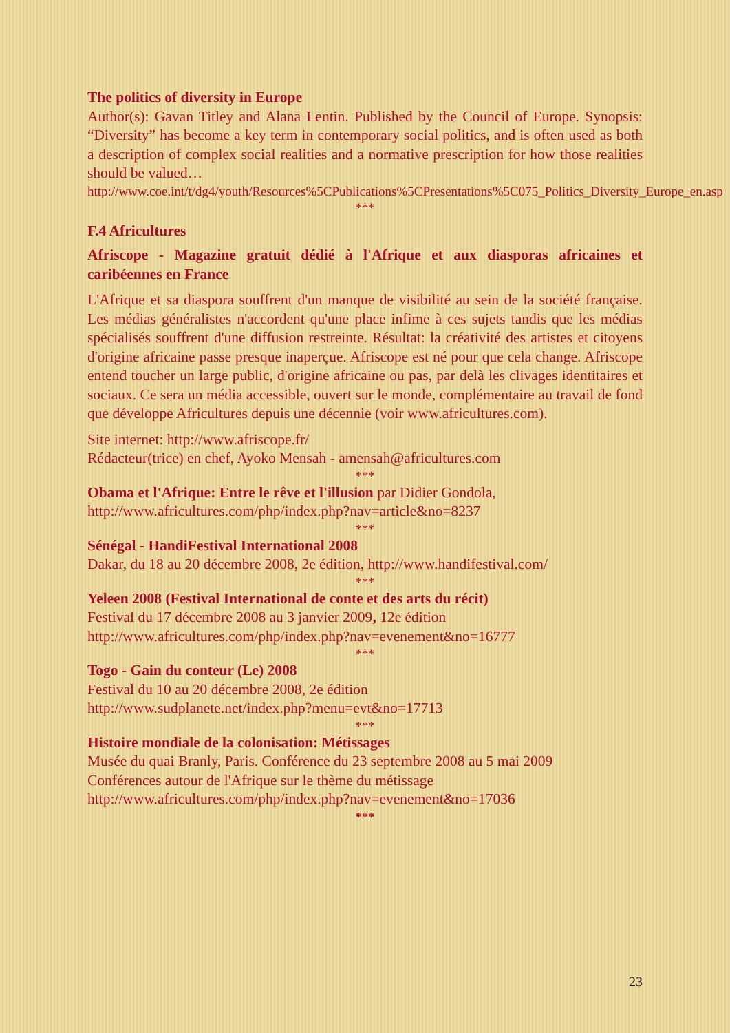The politics of diversity in Europe
Author(s): Gavan Titley and Alana Lentin. Published by the Council of Europe. Synopsis: “Diversity” has become a key term in contemporary social politics, and is often used as both a description of complex social realities and a normative prescription for how those realities should be valued…
http://www.coe.int/t/dg4/youth/Resources%5CPublications%5CPresentations%5C075_Politics_Diversity_Europe_en.asp
***
F.4 Africultures
Afriscope - Magazine gratuit dédié à l'Afrique et aux diasporas africaines et caribéennes en France
L'Afrique et sa diaspora souffrent d'un manque de visibilité au sein de la société française. Les médias généralistes n'accordent qu'une place infime à ces sujets tandis que les médias spécialisés souffrent d'une diffusion restreinte. Résultat: la créativité des artistes et citoyens d'origine africaine passe presque inaperçue. Afriscope est né pour que cela change. Afriscope entend toucher un large public, d'origine africaine ou pas, par delà les clivages identitaires et sociaux. Ce sera un média accessible, ouvert sur le monde, complémentaire au travail de fond que développe Africultures depuis une décennie (voir www.africultures.com).
Site internet: http://www.afriscope.fr/
Rédacteur(trice) en chef, Ayoko Mensah - amensah@africultures.com
***
Obama et l'Afrique: Entre le rêve et l'illusion par Didier Gondola,
http://www.africultures.com/php/index.php?nav=article&no=8237
***
Sénégal - HandiFestival International 2008
Dakar, du 18 au 20 décembre 2008, 2e édition, http://www.handifestival.com/
***
Yeleen 2008 (Festival International de conte et des arts du récit)
Festival du 17 décembre 2008 au 3 janvier 2009, 12e édition
http://www.africultures.com/php/index.php?nav=evenement&no=16777
***
Togo - Gain du conteur (Le) 2008
Festival du 10 au 20 décembre 2008, 2e édition
http://www.sudplanete.net/index.php?menu=evt&no=17713
***
Histoire mondiale de la colonisation: Métissages
Musée du quai Branly, Paris. Conférence du 23 septembre 2008 au 5 mai 2009
Conférences autour de l'Afrique sur le thème du métissage
http://www.africultures.com/php/index.php?nav=evenement&no=17036
***
23